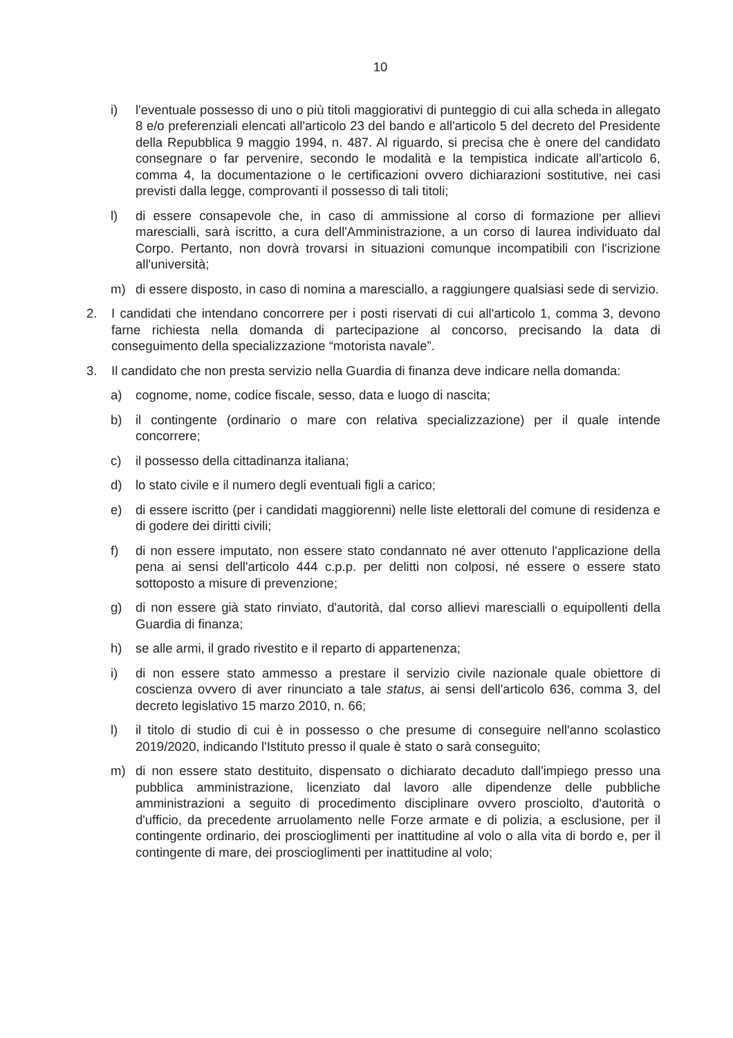10
i) l'eventuale possesso di uno o più titoli maggiorativi di punteggio di cui alla scheda in allegato 8 e/o preferenziali elencati all'articolo 23 del bando e all'articolo 5 del decreto del Presidente della Repubblica 9 maggio 1994, n. 487. Al riguardo, si precisa che è onere del candidato consegnare o far pervenire, secondo le modalità e la tempistica indicate all'articolo 6, comma 4, la documentazione o le certificazioni ovvero dichiarazioni sostitutive, nei casi previsti dalla legge, comprovanti il possesso di tali titoli;
l) di essere consapevole che, in caso di ammissione al corso di formazione per allievi marescialli, sarà iscritto, a cura dell'Amministrazione, a un corso di laurea individuato dal Corpo. Pertanto, non dovrà trovarsi in situazioni comunque incompatibili con l'iscrizione all'università;
m) di essere disposto, in caso di nomina a maresciallo, a raggiungere qualsiasi sede di servizio.
2. I candidati che intendano concorrere per i posti riservati di cui all'articolo 1, comma 3, devono farne richiesta nella domanda di partecipazione al concorso, precisando la data di conseguimento della specializzazione “motorista navale”.
3. Il candidato che non presta servizio nella Guardia di finanza deve indicare nella domanda:
a) cognome, nome, codice fiscale, sesso, data e luogo di nascita;
b) il contingente (ordinario o mare con relativa specializzazione) per il quale intende concorrere;
c) il possesso della cittadinanza italiana;
d) lo stato civile e il numero degli eventuali figli a carico;
e) di essere iscritto (per i candidati maggiorenni) nelle liste elettorali del comune di residenza e di godere dei diritti civili;
f) di non essere imputato, non essere stato condannato né aver ottenuto l'applicazione della pena ai sensi dell'articolo 444 c.p.p. per delitti non colposi, né essere o essere stato sottoposto a misure di prevenzione;
g) di non essere già stato rinviato, d'autorità, dal corso allievi marescialli o equipollenti della Guardia di finanza;
h) se alle armi, il grado rivestito e il reparto di appartenenza;
i) di non essere stato ammesso a prestare il servizio civile nazionale quale obiettore di coscienza ovvero di aver rinunciato a tale status, ai sensi dell'articolo 636, comma 3, del decreto legislativo 15 marzo 2010, n. 66;
l) il titolo di studio di cui è in possesso o che presume di conseguire nell'anno scolastico 2019/2020, indicando l'Istituto presso il quale è stato o sarà conseguito;
m) di non essere stato destituito, dispensato o dichiarato decaduto dall'impiego presso una pubblica amministrazione, licenziato dal lavoro alle dipendenze delle pubbliche amministrazioni a seguito di procedimento disciplinare ovvero prosciolto, d'autorità o d'ufficio, da precedente arruolamento nelle Forze armate e di polizia, a esclusione, per il contingente ordinario, dei proscioglimenti per inattitudine al volo o alla vita di bordo e, per il contingente di mare, dei proscioglimenti per inattitudine al volo;